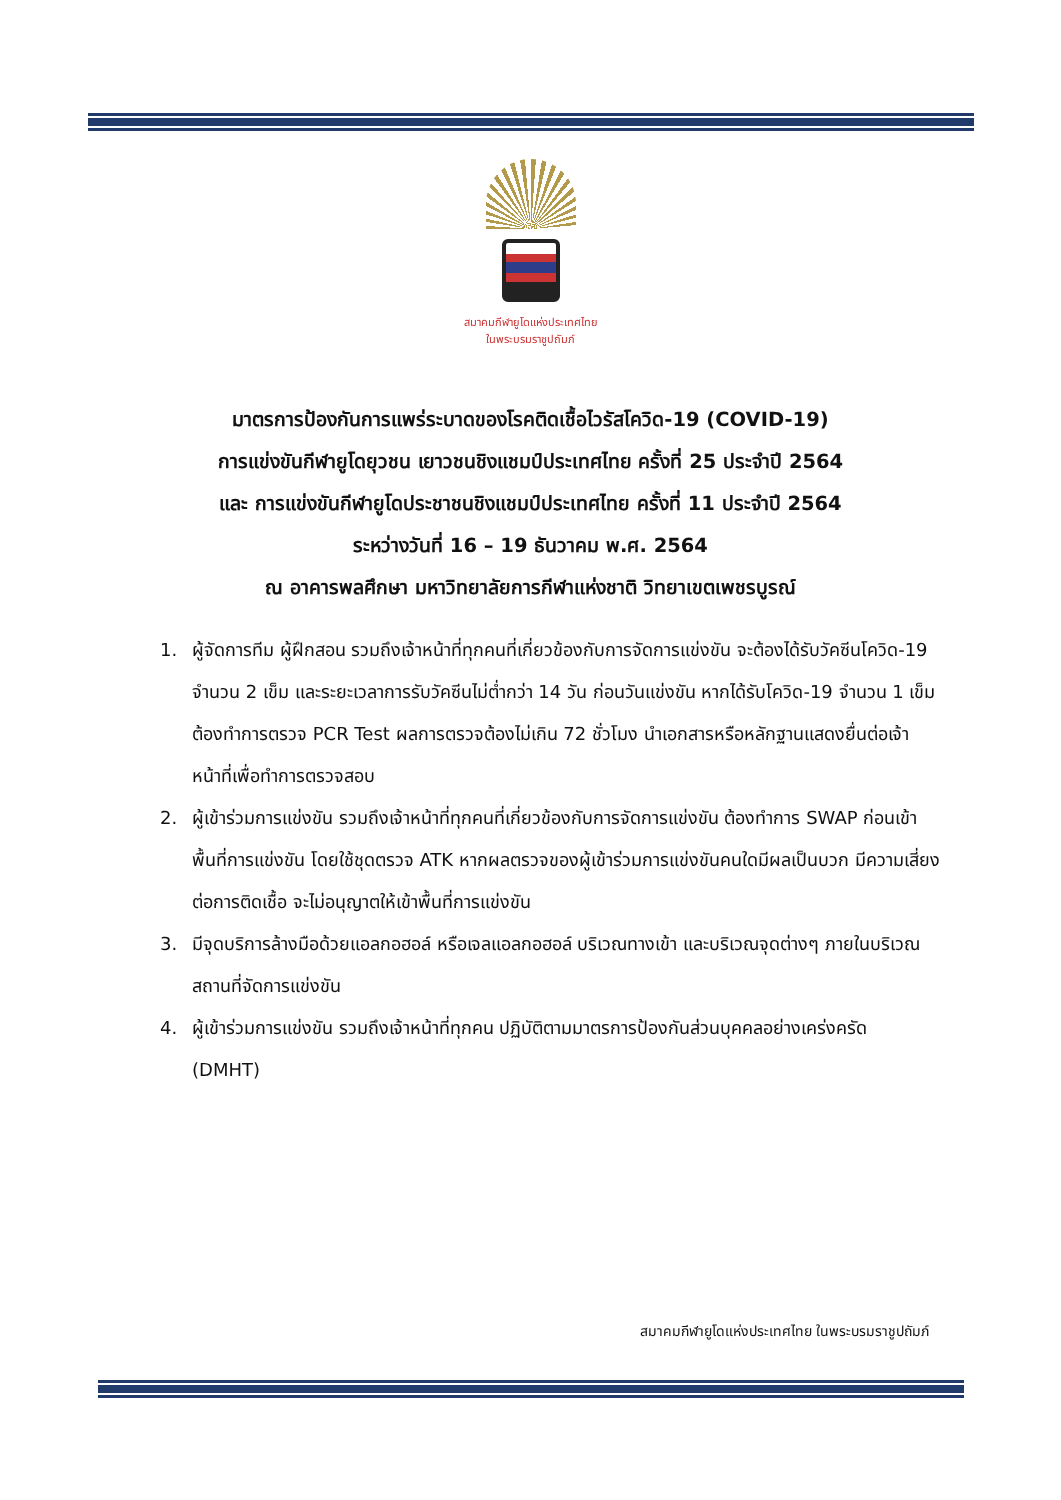สมาคมกีฬายูโดแห่งประเทศไทย
ในพระบรมราชูปถัมภ์
มาตรการป้องกันการแพร่ระบาดของโรคติดเชื้อไวรัสโควิด-19 (COVID-19)
การแข่งขันกีฬายูโดยุวชน เยาวชนชิงแชมป์ประเทศไทย ครั้งที่ 25 ประจำปี 2564
และ การแข่งขันกีฬายูโดประชาชนชิงแชมป์ประเทศไทย ครั้งที่ 11 ประจำปี 2564
ระหว่างวันที่ 16 – 19 ธันวาคม พ.ศ. 2564
ณ อาคารพลศึกษา มหาวิทยาลัยการกีฬาแห่งชาติ วิทยาเขตเพชรบูรณ์
1. ผู้จัดการทีม ผู้ฝึกสอน รวมถึงเจ้าหน้าที่ทุกคนที่เกี่ยวข้องกับการจัดการแข่งขัน จะต้องได้รับวัคซีนโควิด-19 จำนวน 2 เข็ม และระยะเวลาการรับวัคซีนไม่ต่ำกว่า 14 วัน ก่อนวันแข่งขัน หากได้รับโควิด-19 จำนวน 1 เข็ม ต้องทำการตรวจ PCR Test ผลการตรวจต้องไม่เกิน 72 ชั่วโมง นำเอกสารหรือหลักฐานแสดงยื่นต่อเจ้าหน้าที่เพื่อทำการตรวจสอบ
2. ผู้เข้าร่วมการแข่งขัน รวมถึงเจ้าหน้าที่ทุกคนที่เกี่ยวข้องกับการจัดการแข่งขัน ต้องทำการ SWAP ก่อนเข้าพื้นที่การแข่งขัน โดยใช้ชุดตรวจ ATK หากผลตรวจของผู้เข้าร่วมการแข่งขันคนใดมีผลเป็นบวก มีความเสี่ยงต่อการติดเชื้อ จะไม่อนุญาตให้เข้าพื้นที่การแข่งขัน
3. มีจุดบริการล้างมือด้วยแอลกอฮอล์ หรือเจลแอลกอฮอล์ บริเวณทางเข้า และบริเวณจุดต่างๆ ภายในบริเวณสถานที่จัดการแข่งขัน
4. ผู้เข้าร่วมการแข่งขัน รวมถึงเจ้าหน้าที่ทุกคน ปฏิบัติตามมาตรการป้องกันส่วนบุคคลอย่างเคร่งครัด (DMHT)
สมาคมกีฬายูโดแห่งประเทศไทย ในพระบรมราชูปถัมภ์